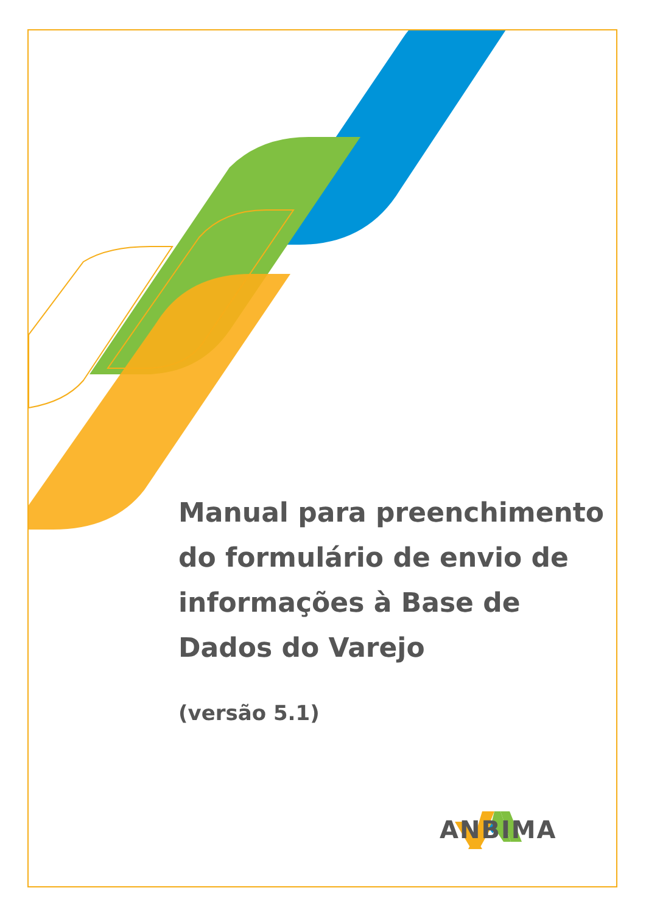Manual para preenchimento do formulário de envio de informações à Base de Dados do Varejo
(versão 5.1)
ANBIMA